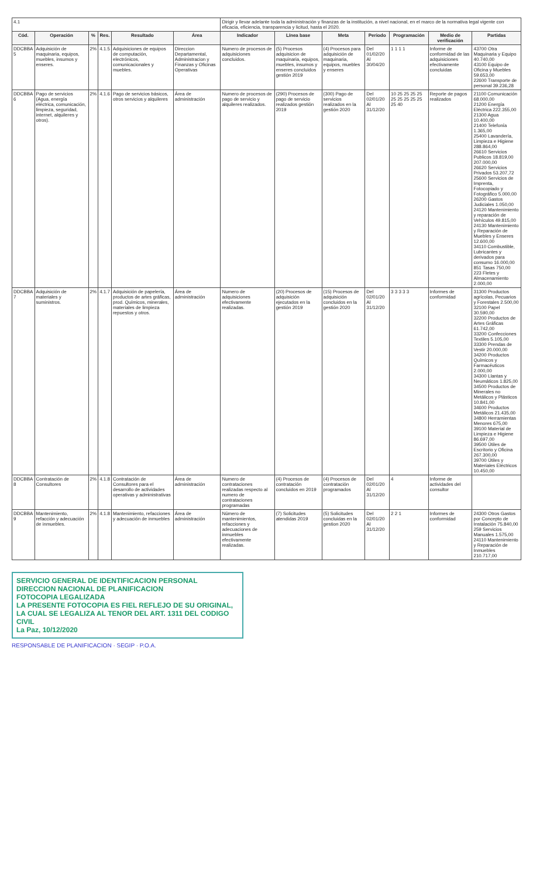| 4.1 | | | | | | Dirigir y llevar adelante toda la administración y finanzas de la institución, a nivel nacional, en el marco de la normativa legal vigente con eficacia, eficiencia, transparencia y licitud, hasta el 2020. | | | | | | |
| Cód. | Operación | % | Res. | Resultado | Área | Indicador | Línea base | Meta | Periodo | Programación | Medio de verificación | Partidas |
| DDCBBA 5 | Adquisición de maquinaria, equipos, muebles, insumos y enseres. | 2% | 4.1.5 | Adquisiciones de equipos de computación, electrónicos, comunicacionales y muebles. | Direccion Departamental, Administracion y Finanzas y Oficinas Operativas | Numero de procesos de adquisiciones concluidos. | (5) Procesos adquisicion de maquinaria, equipos, muebles, insumos y enseres concluidos gestión 2019 | (4) Procesos para adquisición de maquinaria, equipos, muebles y enseres | Del 01/02/20 Al 30/04/20 | 1 1 1 1 | Informe de conformidad de las adquisiciones efectivamente concluidas | 43700 Otra Maquinaria y Equipo 40.740,00 43100 Equipo de Oficina y Muebles 59.653,00 22600 Transporte de personal 39.236,28 |
| DDCBBA 6 | Pago de servicios (Agua, energía eléctrica, comunicación, limpieza, seguridad, internet, alquileres y otros). | 2% | 4.1.6 | Pago de servicios básicos, otros servicios y alquileres | Área de administración | Numero de procesos de pago de servicio y alquileres realizados. | (290) Procesos de pago de servicio realizados gestión 2019 | (300) Pago de servicios realizados en la gestión 2020 | Del 02/01/20 Al 31/12/20 | 10 25 25 25 25 25 25 25 25 25 25 40 | Reporte de pagos realizados | 21100 Comunicación 68.000,00 21200 Energía Eléctrica 222.355,00 21300 Agua 10.400,00 21400 Telefonía 1.365,00 25400 Lavandería, Limpieza e Higiene 288.864,00 26610 Servicios Publicos 18.819,00 207.000,00 26620 Servicios Privados 53.207,72 25600 Servicios de Imprenta, Fotocopiado y Fotográfico 5.000,00 26200 Gastos Judiciales 1.050,00 24120 Mantenimiento y reparación de Vehículos 49.815,00 24130 Mantenimiento y Reparación de Muebles y Enseres 12.600,00 34110 Combustible, Lubricantes y derivados para consumo 16.000,00 851 Tasas 750,00 223 Fletes y Almacenamiento 2.000,00 |
| DDCBBA 7 | Adquisición de materiales y suministros. | 2% | 4.1.7 | Adquisición de papelería, productos de artes gráficas, prod. Químicos, minerales, materiales de limpieza repuestos y otros. | Área de administración | Numero de adquisiciones efectivamente realizadas. | (20) Procesos de adquisición ejecutados en la gestión 2019 | (15) Procesos de adquisición concluidos en la gestión 2020 | Del 02/01/20 Al 31/12/20 | 3 3 3 3 3 | Informes de conformidad | 31300 Productos agrícolas, Pecuarios y Forestales 2.500,00 32100 Papel 30.590,00 32200 Productos de Artes Gráficas 61.742,00 33200 Confecciones Textiles 5.105,00 33300 Prendas de Vestir 20.000,00 34200 Productos Químicos y Farmacéuticos 2.000,00 34300 Llantas y Neumáticos 1.825,00 34500 Productos de Minerales no Metálicos y Plásticos 10.841,00 34600 Productos Metálicos 21.435,00 34800 Herramientas Menores 675,00 39100 Material de Limpieza e Higiene 86.697,00 39500 Útiles de Escritorio y Oficina 267.300,00 39700 Útiles y Materiales Eléctricos 10.450,00 |
| DDCBBA 8 | Contratación de Consultores | 2% | 4.1.8 | Contratación de Consultores para el desarrollo de actividades operativas y administrativas | Área de administración | Numero de contrataciones realizadas respecto al numero de contrataciones programadas | (4) Procesos de contratación concluidos en 2019 | (4) Procesos de contratación programados | Del 02/01/20 Al 31/12/20 | 4 | Informe de actividades del consultor | |
| DDCBBA 9 | Mantenimiento, refacción y adecuación de inmuebles. | 2% | 4.1.8 | Mantenimiento, refacciones y adecuación de inmuebles | Área de administración | Número de mantenimientos, refacciones y adecuaciones de inmuebles efectivamente realizadas. | (7) Solicitudes atendidas 2019 | (5) Solicitudes concluidas en la gestion 2020 | Del 02/01/20 Al 31/12/20 | 2 2 1 | Informes de conformidad | 24300 Otros Gastos por Concepto de Instalación 75.840,00 259 Servicios Manuales 1.575,00 24110 Mantenimiento y Reparación de Inmuebles 210.717,00 |
SERVICIO GENERAL DE IDENTIFICACION PERSONAL
DIRECCION NACIONAL DE PLANIFICACION
FOTOCOPIA LEGALIZADA
LA PRESENTE FOTOCOPIA ES FIEL REFLEJO DE SU ORIGINAL, LA CUAL SE LEGALIZA AL TENOR DEL ART. 1311 DEL CODIGO CIVIL
La Paz, 10/12/2020
RESPONSABLE DE PLANIFICACION · SEGIP · P.O.A.